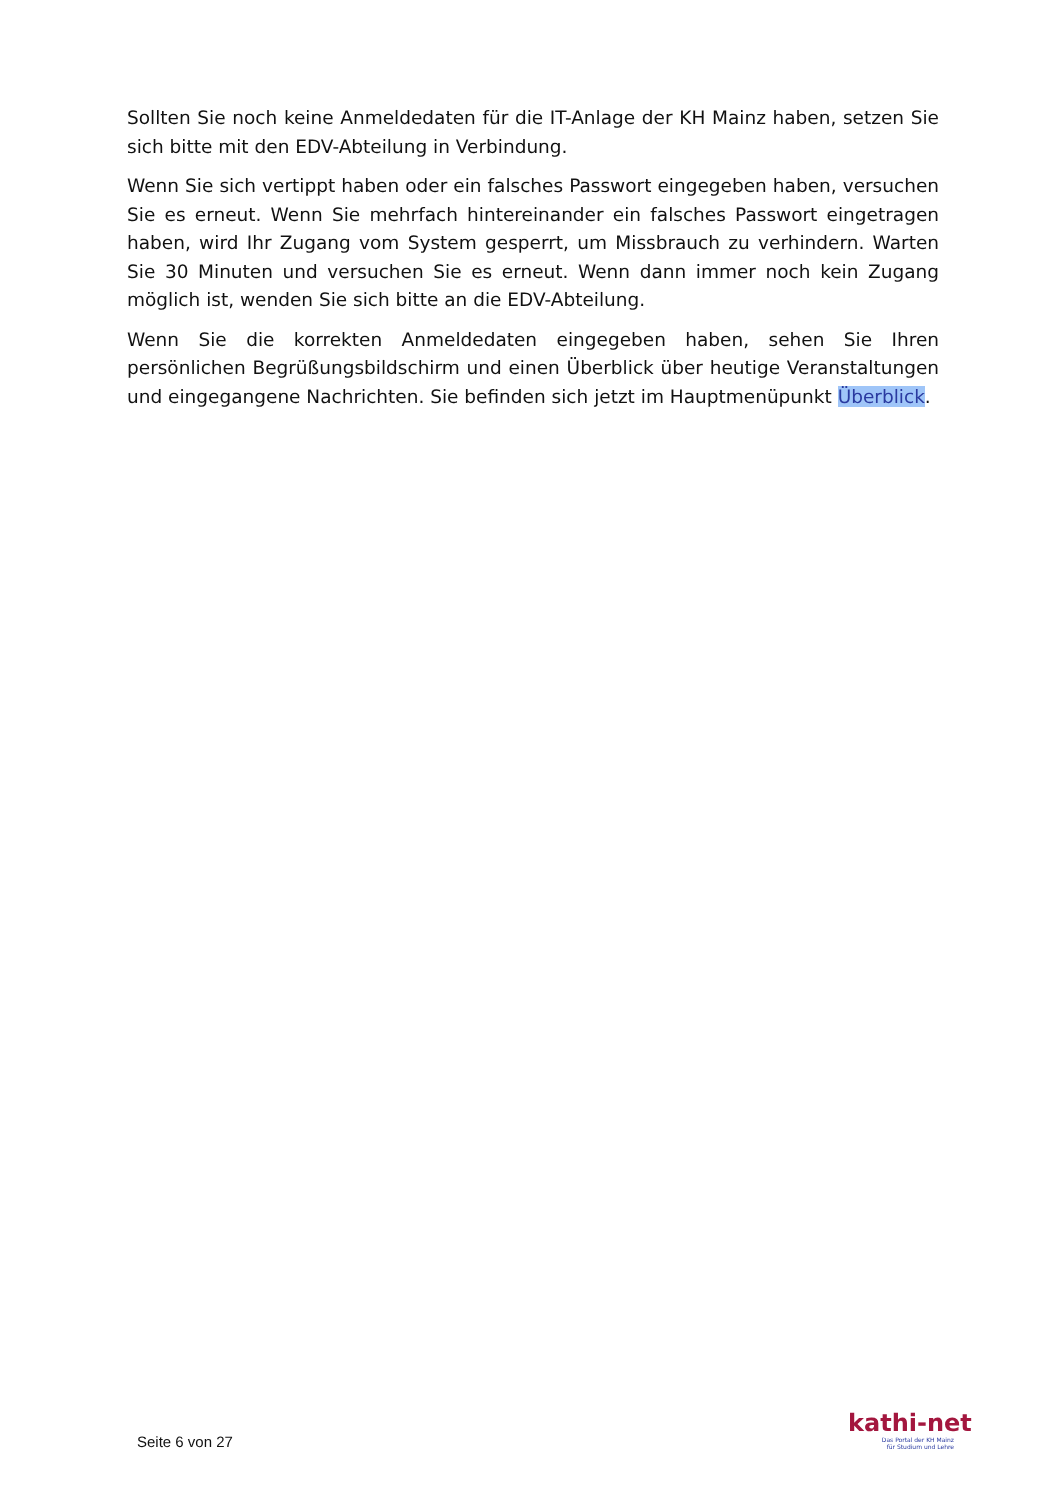Sollten Sie noch keine Anmeldedaten für die IT-Anlage der KH Mainz haben, setzen Sie sich bitte mit den EDV-Abteilung in Verbindung.
Wenn Sie sich vertippt haben oder ein falsches Passwort eingegeben haben, versuchen Sie es erneut. Wenn Sie mehrfach hintereinander ein falsches Passwort eingetragen haben, wird Ihr Zugang vom System gesperrt, um Missbrauch zu verhindern. Warten Sie 30 Minuten und versuchen Sie es erneut. Wenn dann immer noch kein Zugang möglich ist, wenden Sie sich bitte an die EDV-Abteilung.
Wenn Sie die korrekten Anmeldedaten eingegeben haben, sehen Sie Ihren persönlichen Begrüßungsbildschirm und einen Überblick über heutige Veranstaltungen und eingegangene Nachrichten. Sie befinden sich jetzt im Hauptmenüpunkt Überblick.
Seite 6 von 27
kathi-net
Das Portal der KH Mainz
für Studium und Lehre